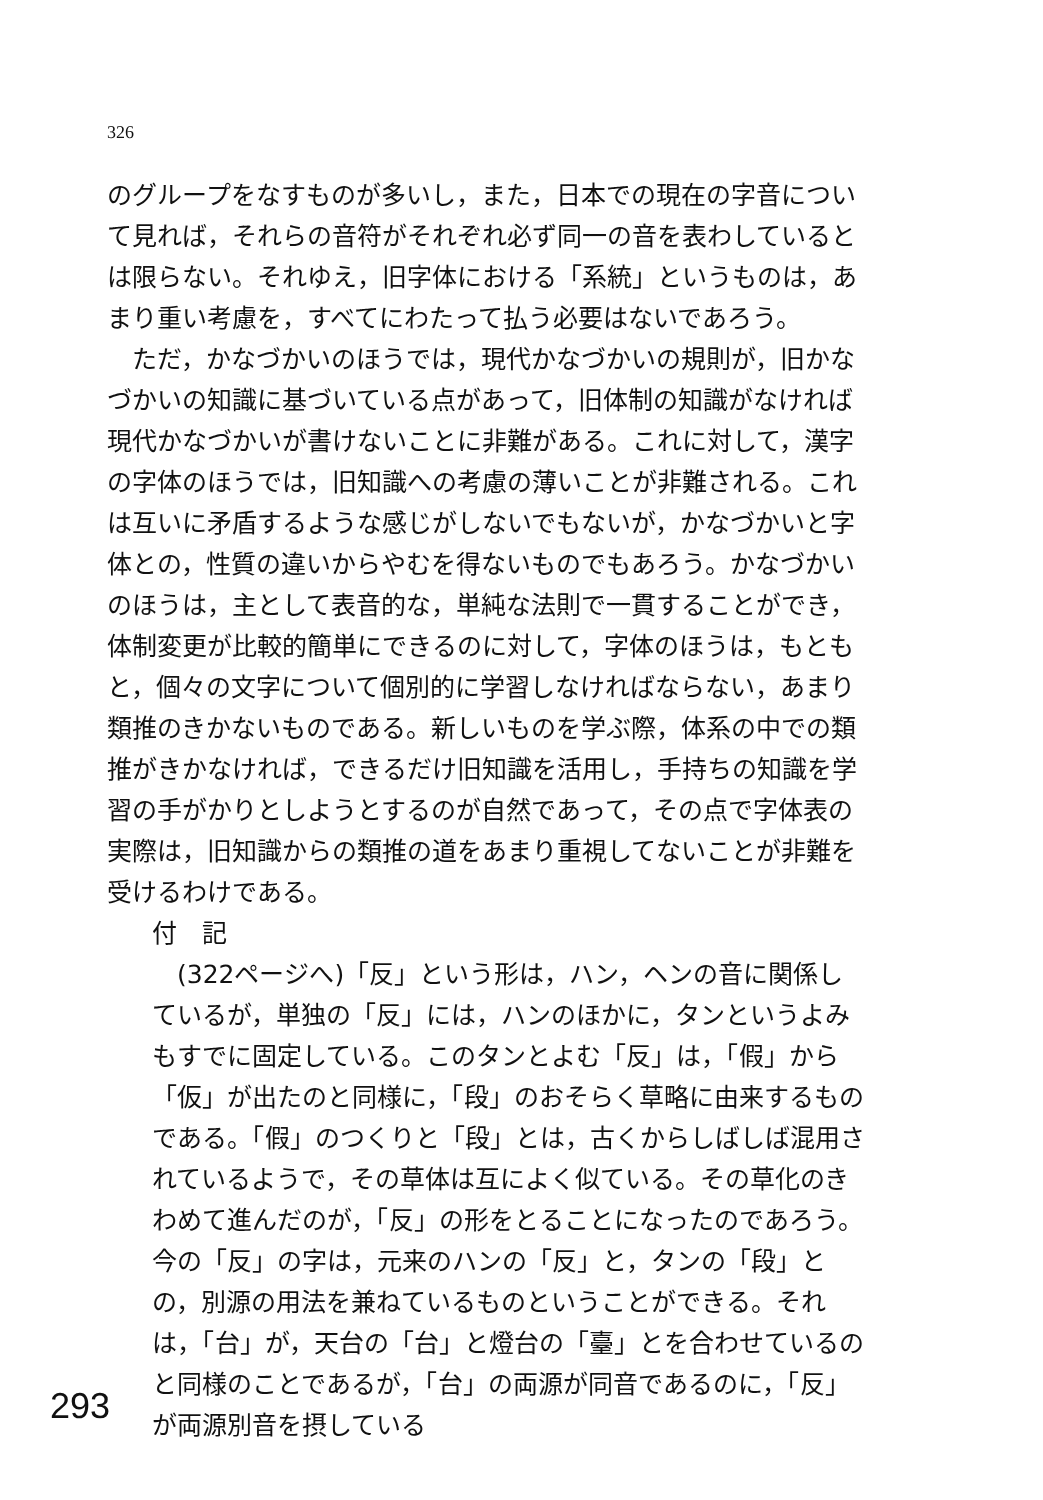326
のグループをなすものが多いし，また，日本での現在の字音について見れば，それらの音符がそれぞれ必ず同一の音を表わしているとは限らない。それゆえ，旧字体における「系統」というものは，あまり重い考慮を，すべてにわたって払う必要はないであろう。
ただ，かなづかいのほうでは，現代かなづかいの規則が，旧かなづかいの知識に基づいている点があって，旧体制の知識がなければ現代かなづかいが書けないことに非難がある。これに対して，漢字の字体のほうでは，旧知識への考慮の薄いことが非難される。これは互いに矛盾するような感じがしないでもないが，かなづかいと字体との，性質の違いからやむを得ないものでもあろう。かなづかいのほうは，主として表音的な，単純な法則で一貫することができ，体制変更が比較的簡単にできるのに対して，字体のほうは，もともと，個々の文字について個別的に学習しなければならない，あまり類推のきかないものである。新しいものを学ぶ際，体系の中での類推がきかなければ，できるだけ旧知識を活用し，手持ちの知識を学習の手がかりとしようとするのが自然であって，その点で字体表の実際は，旧知識からの類推の道をあまり重視してないことが非難を受けるわけである。
付　記
(322ページへ)「反」という形は，ハン，ヘンの音に関係しているが，単独の「反」には，ハンのほかに，タンというよみもすでに固定している。このタンとよむ「反」は，「假」から「仮」が出たのと同様に，「段」のおそらく草略に由来するものである。「假」のつくりと「段」とは，古くからしばしば混用されているようで，その草体は互によく似ている。その草化のきわめて進んだのが，「反」の形をとることになったのであろう。今の「反」の字は，元来のハンの「反」と，タンの「段」との，別源の用法を兼ねているものということができる。それは，「台」が，天台の「台」と燈台の「臺」とを合わせているのと同様のことであるが，「台」の両源が同音であるのに，「反」が両源別音を摂している
293